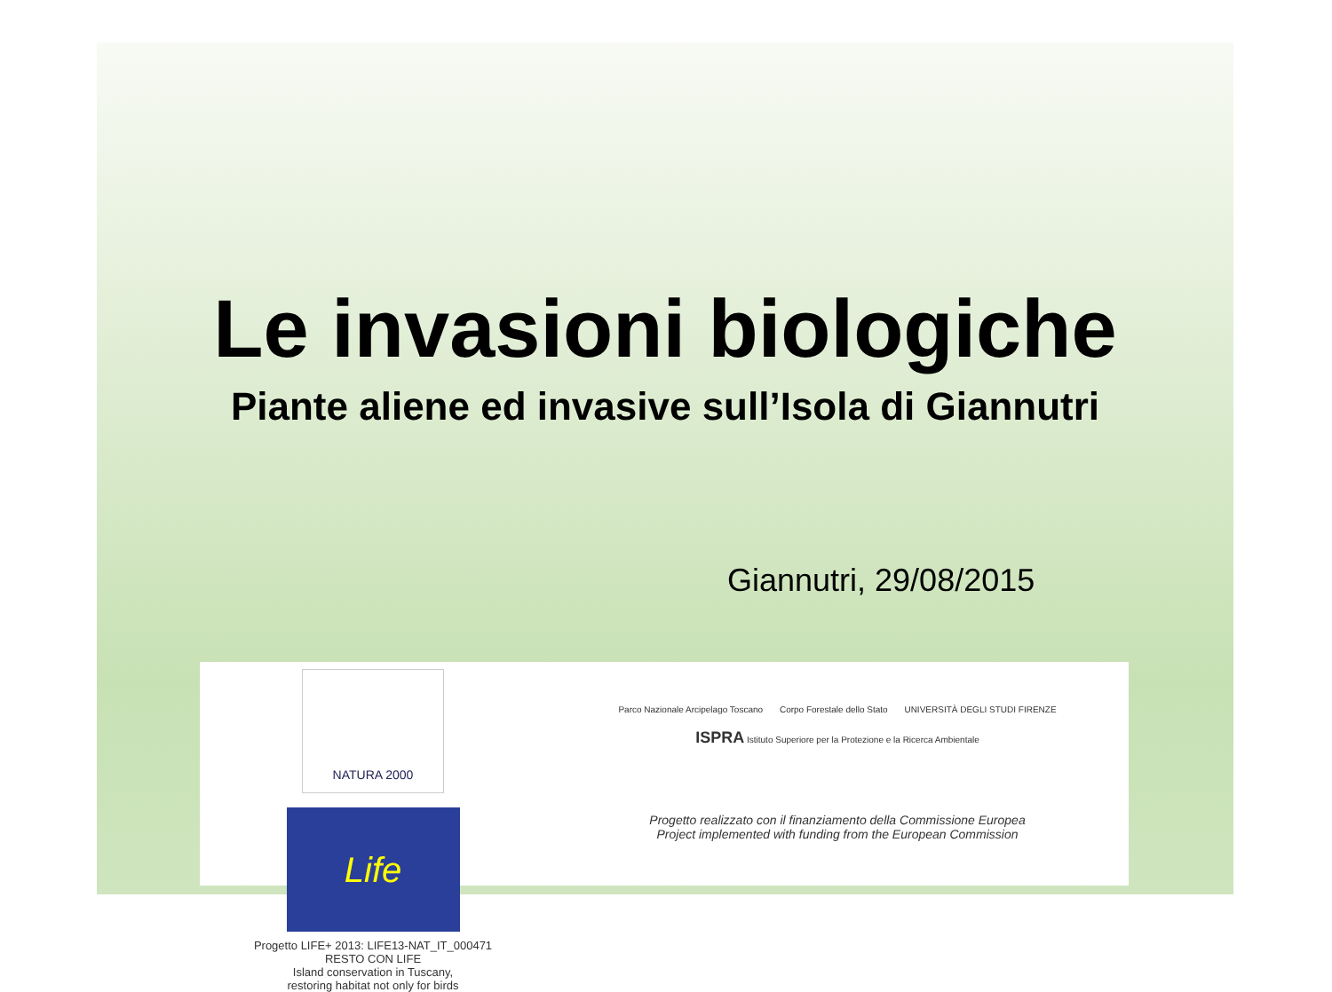Le invasioni biologiche
Piante aliene ed invasive sull’Isola di Giannutri
Giannutri, 29/08/2015
NATURA 2000
Life
Progetto LIFE+ 2013: LIFE13-NAT_IT_000471
RESTO CON LIFE
Island conservation in Tuscany,
restoring habitat not only for birds
Parco Nazionale Arcipelago Toscano Corpo Forestale dello Stato UNIVERSITÀ DEGLI STUDI FIRENZE ISPRA Istituto Superiore per la Protezione e la Ricerca Ambientale
Progetto realizzato con il finanziamento della Commissione Europea
Project implemented with funding from the European Commission